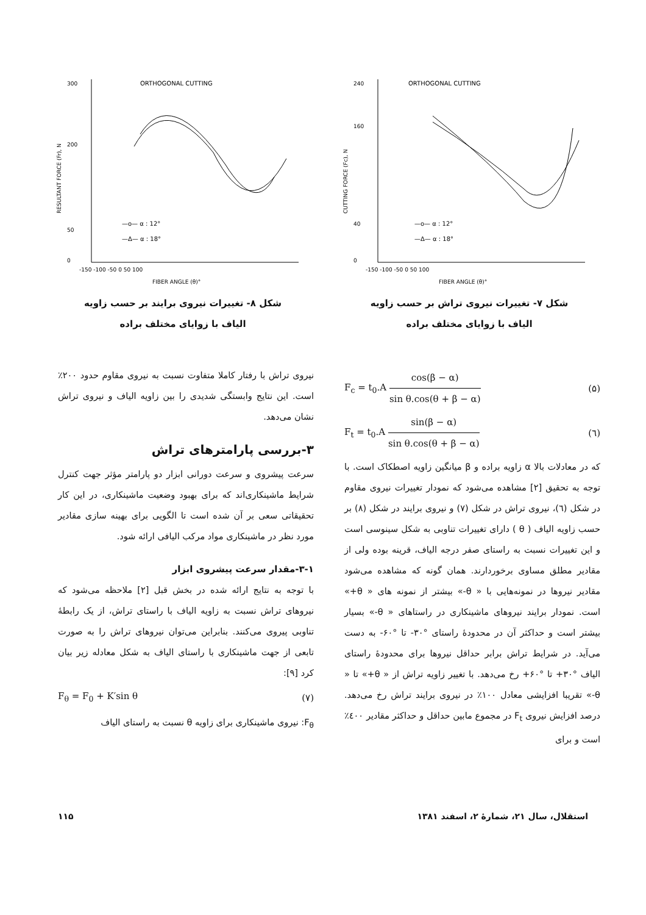ORTHOGONAL CUTTING
0
40
160
240
-150 -100 -50 0 50 100
FIBER ANGLE (θ)°
—o— α : 12°
—Δ— α : 18°
CUTTING FORCE (Fc), N
شکل ۷- تغییرات نیروی تراش بر حسب زاویه
الیاف با زوایای مختلف براده
ORTHOGONAL CUTTING
0
50
200
300
-150 -100 -50 0 50 100
FIBER ANGLE (θ)°
—o— α : 12°
—Δ— α : 18°
RESULTANT FORCE (Fr), N
شکل ۸- تغییرات نیروی برایند بر حسب زاویه
الیاف با زوایای مختلف براده
F<sub>c</sub> = t<sub>0</sub>.A cos(β − α) sin θ.cos(θ + β − α) (۵)
F<sub>t</sub> = t<sub>0</sub>.A sin(β − α) sin θ.cos(θ + β − α) (٦)
که در معادلات بالا α زاویه براده و β میانگین زاویه اصطکاک است. با توجه به تحقیق [۲] مشاهده می‌شود که نمودار تغییرات نیروی مقاوم در شکل (٦)، نیروی تراش در شکل (۷) و نیروی برایند در شکل (۸) بر حسب زاویه الیاف ( θ ) دارای تغییرات تناوبی به شکل سینوسی است و این تغییرات نسبت به راستای صفر درجه الیاف، قرینه بوده ولی از مقادیر مطلق مساوی برخوردارند. همان گونه که مشاهده می‌شود مقادیر نیروها در نمونه‌هایی با « θ-» بیشتر از نمونه های « θ+» است. نمودار برایند نیروهای ماشینکاری در راستاهای « θ-» بسیار بیشتر است و حداکثر آن در محدودهٔ راستای °۳۰- تا °۶۰- به دست می‌آید. در شرایط تراش برابر حداقل نیروها برای محدودهٔ راستای الیاف °۳۰+ تا °۶۰+ رخ می‌دهد. با تغییر زاویه تراش از « θ+» تا « θ-» تقریبا افزایشی معادل ۱۰۰٪ در نیروی برایند تراش رخ می‌دهد. درصد افزایش نیروی F<sub>t</sub> در مجموع مابین حداقل و حداکثر مقادیر ٤۰۰٪ است و برای
نیروی تراش با رفتار کاملا متفاوت نسبت به نیروی مقاوم حدود ۲۰۰٪ است. این نتایج وابستگی شدیدی را بین زاویه الیاف و نیروی تراش نشان می‌دهد.
۳-بررسی پارامترهای تراش
سرعت پیشروی و سرعت دورانی ابزار دو پارامتر مؤثر جهت کنترل شرایط ماشینکاری‌اند که برای بهبود وضعیت ماشینکاری، در این کار تحقیقاتی سعی بر آن شده است تا الگویی برای بهینه سازی مقادیر مورد نظر در ماشینکاری مواد مرکب الیافی ارائه شود.
۳-۱-مقدار سرعت پیشروی ابزار
با توجه به نتایج ارائه شده در بخش قبل [۲] ملاحظه می‌شود که نیروهای تراش نسبت به زاویه الیاف با راستای تراش، از یک رابطهٔ تناوبی پیروی می‌کنند. بنابراین می‌توان نیروهای تراش را به صورت تابعی از جهت ماشینکاری با راستای الیاف به شکل معادله زیر بیان کرد [۹]:
F<sub>θ</sub> = F<sub>0</sub> + K′sin θ (۷)
F<sub>θ</sub>: نیروی ماشینکاری برای زاویه θ نسبت به راستای الیاف
استقلال، سال ۲۱، شمارهٔ ۲، اسفند ۱۳۸۱ ۱۱۵